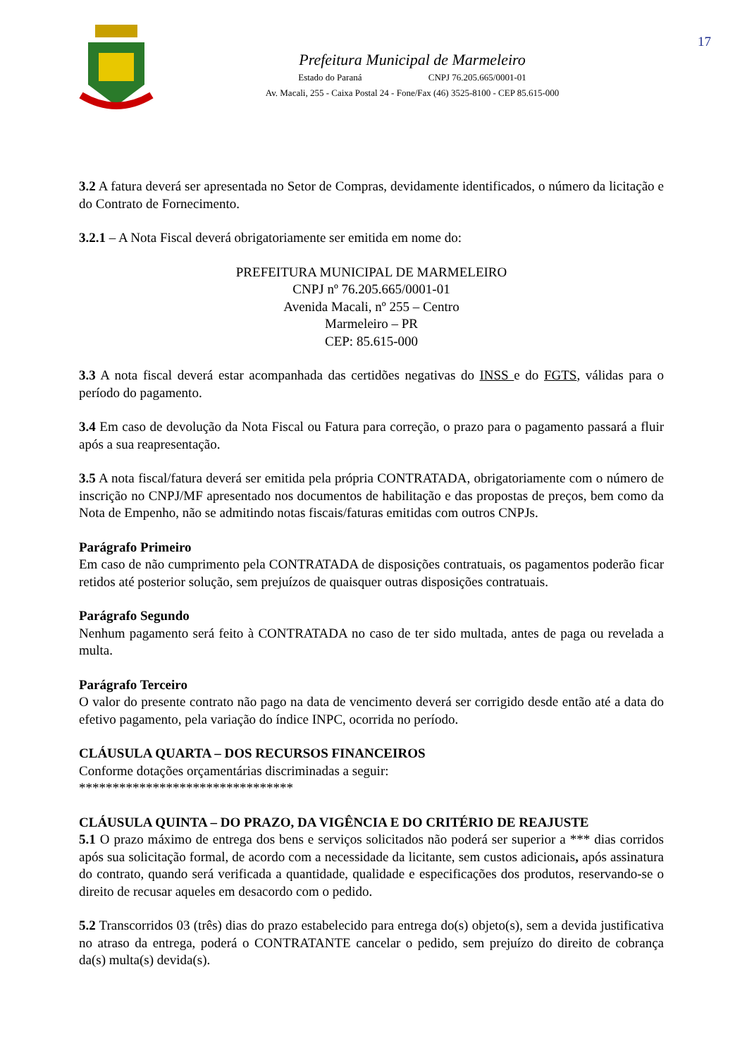Prefeitura Municipal de Marmeleiro
Estado do Paraná CNPJ 76.205.665/0001-01
Av. Macali, 255 - Caixa Postal 24 - Fone/Fax (46) 3525-8100 - CEP 85.615-000
17
3.2 A fatura deverá ser apresentada no Setor de Compras, devidamente identificados, o número da licitação e do Contrato de Fornecimento.
3.2.1 – A Nota Fiscal deverá obrigatoriamente ser emitida em nome do:
PREFEITURA MUNICIPAL DE MARMELEIRO
CNPJ nº 76.205.665/0001-01
Avenida Macali, nº 255 – Centro
Marmeleiro – PR
CEP: 85.615-000
3.3 A nota fiscal deverá estar acompanhada das certidões negativas do INSS e do FGTS, válidas para o período do pagamento.
3.4 Em caso de devolução da Nota Fiscal ou Fatura para correção, o prazo para o pagamento passará a fluir após a sua reapresentação.
3.5 A nota fiscal/fatura deverá ser emitida pela própria CONTRATADA, obrigatoriamente com o número de inscrição no CNPJ/MF apresentado nos documentos de habilitação e das propostas de preços, bem como da Nota de Empenho, não se admitindo notas fiscais/faturas emitidas com outros CNPJs.
Parágrafo Primeiro
Em caso de não cumprimento pela CONTRATADA de disposições contratuais, os pagamentos poderão ficar retidos até posterior solução, sem prejuízos de quaisquer outras disposições contratuais.
Parágrafo Segundo
Nenhum pagamento será feito à CONTRATADA no caso de ter sido multada, antes de paga ou revelada a multa.
Parágrafo Terceiro
O valor do presente contrato não pago na data de vencimento deverá ser corrigido desde então até a data do efetivo pagamento, pela variação do índice INPC, ocorrida no período.
CLÁUSULA QUARTA – DOS RECURSOS FINANCEIROS
Conforme dotações orçamentárias discriminadas a seguir:
********************************
CLÁUSULA QUINTA – DO PRAZO, DA VIGÊNCIA E DO CRITÉRIO DE REAJUSTE
5.1 O prazo máximo de entrega dos bens e serviços solicitados não poderá ser superior a *** dias corridos após sua solicitação formal, de acordo com a necessidade da licitante, sem custos adicionais, após assinatura do contrato, quando será verificada a quantidade, qualidade e especificações dos produtos, reservando-se o direito de recusar aqueles em desacordo com o pedido.
5.2 Transcorridos 03 (três) dias do prazo estabelecido para entrega do(s) objeto(s), sem a devida justificativa no atraso da entrega, poderá o CONTRATANTE cancelar o pedido, sem prejuízo do direito de cobrança da(s) multa(s) devida(s).